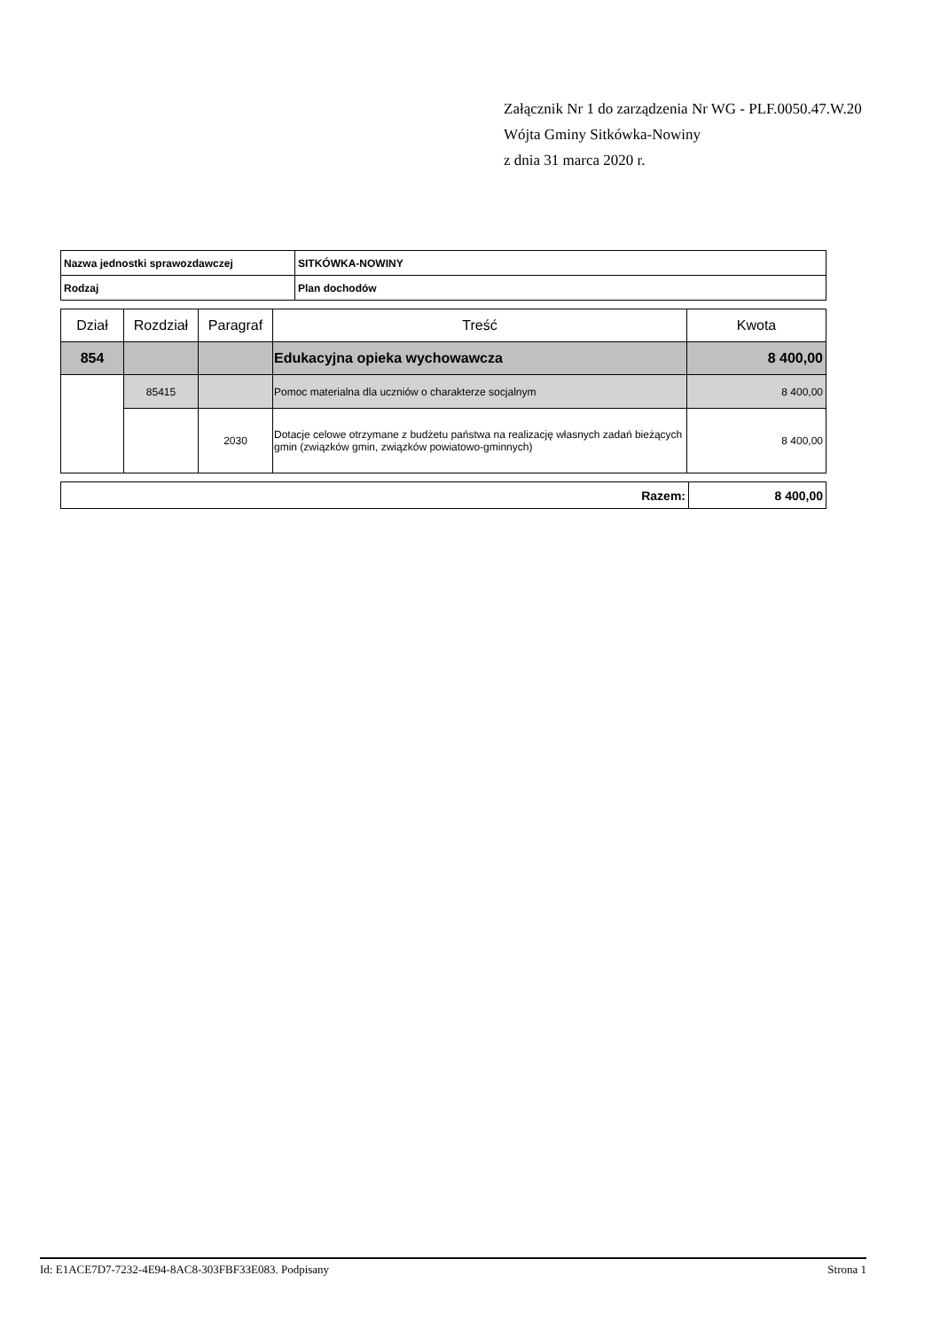Załącznik Nr 1 do zarządzenia Nr WG - PLF.0050.47.W.20
Wójta Gminy Sitkówka-Nowiny
z dnia 31 marca 2020 r.
| Nazwa jednostki sprawozdawczej | SITKÓWKA-NOWINY |
| Rodzaj | Plan dochodów |
| Dział | Rozdział | Paragraf | Treść | Kwota |
| --- | --- | --- | --- | --- |
| 854 | | | Edukacyjna opieka wychowawcza | 8 400,00 |
| | 85415 | | Pomoc materialna dla uczniów o charakterze socjalnym | 8 400,00 |
| | | 2030 | Dotacje celowe otrzymane z budżetu państwa na realizację własnych zadań bieżących gmin (związków gmin, związków powiatowo-gminnych) | 8 400,00 |
| Razem: | 8 400,00 |
Id: E1ACE7D7-7232-4E94-8AC8-303FBF33E083. Podpisany Strona 1